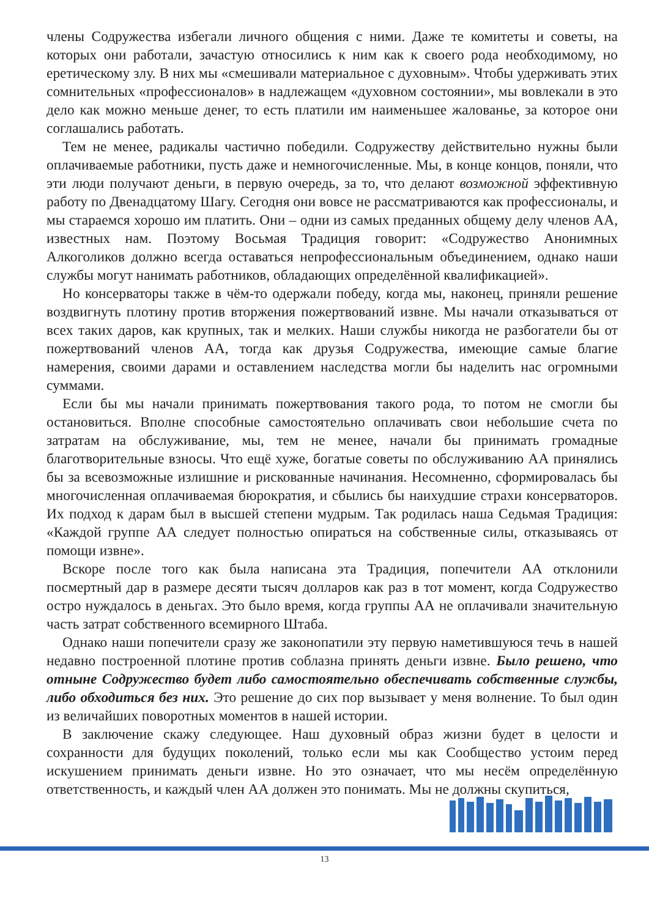члены Содружества избегали личного общения с ними. Даже те комитеты и советы, на которых они работали, зачастую относились к ним как к своего рода необходимому, но еретическому злу. В них мы «смешивали материальное с духовным». Чтобы удерживать этих сомнительных «профессионалов» в надлежащем «духовном состоянии», мы вовлекали в это дело как можно меньше денег, то есть платили им наименьшее жалованье, за которое они соглашались работать.
Тем не менее, радикалы частично победили. Содружеству действительно нужны были оплачиваемые работники, пусть даже и немногочисленные. Мы, в конце концов, поняли, что эти люди получают деньги, в первую очередь, за то, что делают возможной эффективную работу по Двенадцатому Шагу. Сегодня они вовсе не рассматриваются как профессионалы, и мы стараемся хорошо им платить. Они – одни из самых преданных общему делу членов АА, известных нам. Поэтому Восьмая Традиция говорит: «Содружество Анонимных Алкоголиков должно всегда оставаться непрофессиональным объединением, однако наши службы могут нанимать работников, обладающих определённой квалификацией».
Но консерваторы также в чём-то одержали победу, когда мы, наконец, приняли решение воздвигнуть плотину против вторжения пожертвований извне. Мы начали отказываться от всех таких даров, как крупных, так и мелких. Наши службы никогда не разбогатели бы от пожертвований членов АА, тогда как друзья Содружества, имеющие самые благие намерения, своими дарами и оставлением наследства могли бы наделить нас огромными суммами.
Если бы мы начали принимать пожертвования такого рода, то потом не смогли бы остановиться. Вполне способные самостоятельно оплачивать свои небольшие счета по затратам на обслуживание, мы, тем не менее, начали бы принимать громадные благотворительные взносы. Что ещё хуже, богатые советы по обслуживанию АА принялись бы за всевозможные излишние и рискованные начинания. Несомненно, сформировалась бы многочисленная оплачиваемая бюрократия, и сбылись бы наихудшие страхи консерваторов. Их подход к дарам был в высшей степени мудрым. Так родилась наша Седьмая Традиция: «Каждой группе АА следует полностью опираться на собственные силы, отказываясь от помощи извне».
Вскоре после того как была написана эта Традиция, попечители АА отклонили посмертный дар в размере десяти тысяч долларов как раз в тот момент, когда Содружество остро нуждалось в деньгах. Это было время, когда группы АА не оплачивали значительную часть затрат собственного всемирного Штаба.
Однако наши попечители сразу же законопатили эту первую наметившуюся течь в нашей недавно построенной плотине против соблазна принять деньги извне. Было решено, что отныне Содружество будет либо самостоятельно обеспечивать собственные службы, либо обходиться без них. Это решение до сих пор вызывает у меня волнение. То был один из величайших поворотных моментов в нашей истории.
В заключение скажу следующее. Наш духовный образ жизни будет в целости и сохранности для будущих поколений, только если мы как Сообщество устоим перед искушением принимать деньги извне. Но это означает, что мы несём определённую ответственность, и каждый член АА должен это понимать. Мы не должны скупиться,
13